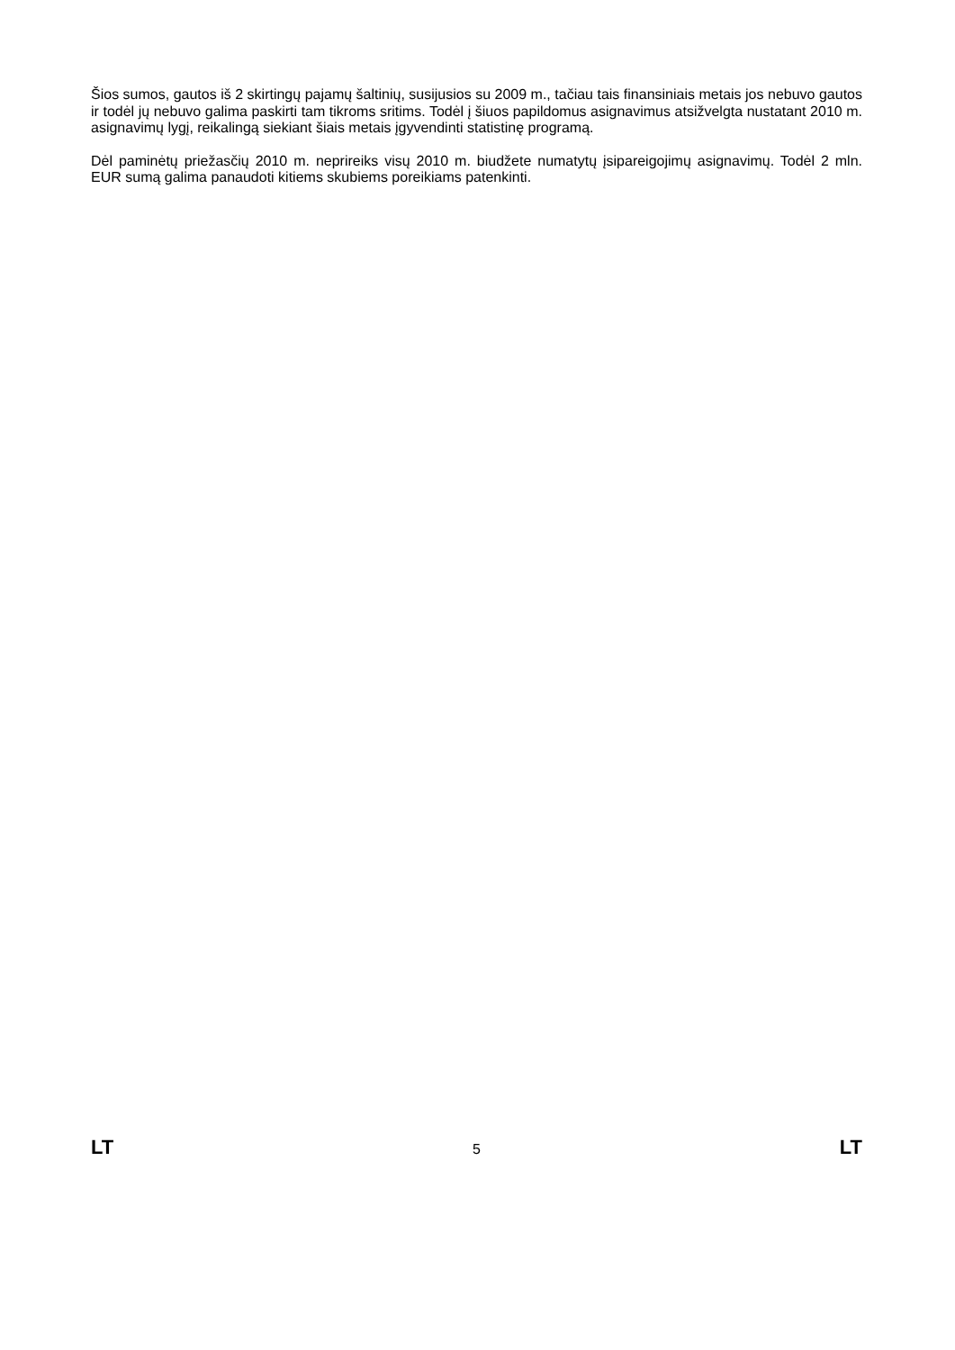Šios sumos, gautos iš 2 skirtingų pajamų šaltinių, susijusios su 2009 m., tačiau tais finansiniais metais jos nebuvo gautos ir todėl jų nebuvo galima paskirti tam tikroms sritims. Todėl į šiuos papildomus asignavimus atsižvelgta nustatant 2010 m. asignavimų lygį, reikalingą siekiant šiais metais įgyvendinti statistinę programą.
Dėl paminėtų priežasčių 2010 m. neprireiks visų 2010 m. biudžete numatytų įsipareigojimų asignavimų. Todėl 2 mln. EUR sumą galima panaudoti kitiems skubiems poreikiams patenkinti.
LT 5 LT